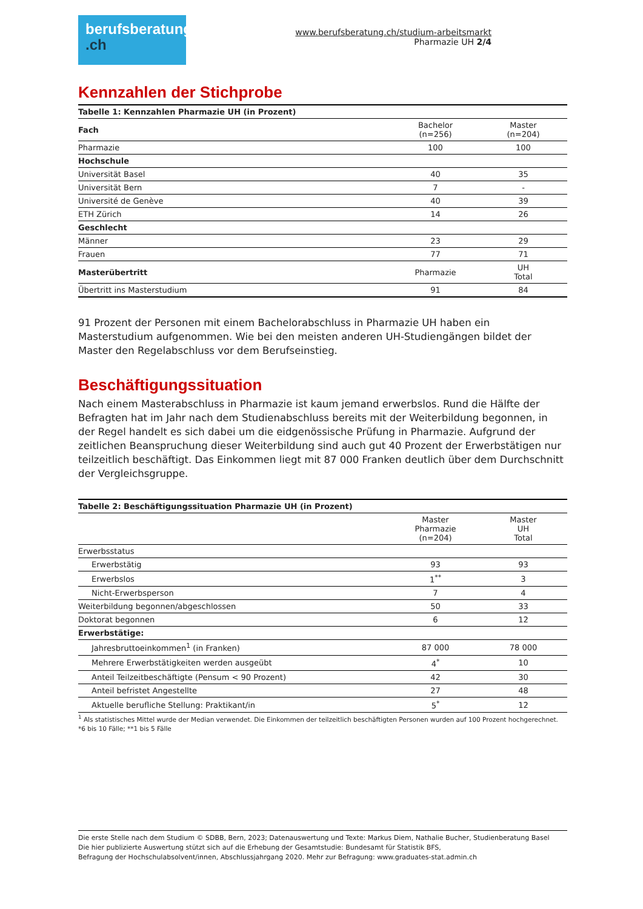berufsberatung
.ch
www.berufsberatung.ch/studium-arbeitsmarkt
Pharmazie UH 2/4
Kennzahlen der Stichprobe
| Tabelle 1: Kennzahlen Pharmazie UH (in Prozent) | | |
| --- | --- | --- |
| Fach | Bachelor (n=256) | Master (n=204) |
| Pharmazie | 100 | 100 |
| Hochschule | | |
| Universität Basel | 40 | 35 |
| Universität Bern | 7 | - |
| Université de Genève | 40 | 39 |
| ETH Zürich | 14 | 26 |
| Geschlecht | | |
| Männer | 23 | 29 |
| Frauen | 77 | 71 |
| Masterübertritt | Pharmazie | UH Total |
| Übertritt ins Masterstudium | 91 | 84 |
91 Prozent der Personen mit einem Bachelorabschluss in Pharmazie UH haben ein Masterstudium aufgenommen. Wie bei den meisten anderen UH-Studiengängen bildet der Master den Regelabschluss vor dem Berufseinstieg.
Beschäftigungssituation
Nach einem Masterabschluss in Pharmazie ist kaum jemand erwerbslos. Rund die Hälfte der Befragten hat im Jahr nach dem Studienabschluss bereits mit der Weiterbildung begonnen, in der Regel handelt es sich dabei um die eidgenössische Prüfung in Pharmazie. Aufgrund der zeitlichen Beanspruchung dieser Weiterbildung sind auch gut 40 Prozent der Erwerbstätigen nur teilzeitlich beschäftigt. Das Einkommen liegt mit 87 000 Franken deutlich über dem Durchschnitt der Vergleichsgruppe.
| Tabelle 2: Beschäftigungssituation Pharmazie UH (in Prozent) | | |
| --- | --- | --- |
| | Master Pharmazie (n=204) | Master UH Total |
| Erwerbsstatus | | |
| Erwerbstätig | 93 | 93 |
| Erwerbslos | 1<sup>**</sup> | 3 |
| Nicht-Erwerbsperson | 7 | 4 |
| Weiterbildung begonnen/abgeschlossen | 50 | 33 |
| Doktorat begonnen | 6 | 12 |
| Erwerbstätige: | | |
| Jahresbruttoeinkommen<sup>1</sup> (in Franken) | 87 000 | 78 000 |
| Mehrere Erwerbstätigkeiten werden ausgeübt | 4<sup>*</sup> | 10 |
| Anteil Teilzeitbeschäftigte (Pensum < 90 Prozent) | 42 | 30 |
| Anteil befristet Angestellte | 27 | 48 |
| Aktuelle berufliche Stellung: Praktikant/in | 5<sup>*</sup> | 12 |
<sup>1</sup> Als statistisches Mittel wurde der Median verwendet. Die Einkommen der teilzeitlich beschäftigten Personen wurden auf 100 Prozent hochgerechnet.
*6 bis 10 Fälle; **1 bis 5 Fälle
Die erste Stelle nach dem Studium © SDBB, Bern, 2023; Datenauswertung und Texte: Markus Diem, Nathalie Bucher, Studienberatung Basel
Die hier publizierte Auswertung stützt sich auf die Erhebung der Gesamtstudie: Bundesamt für Statistik BFS,
Befragung der Hochschulabsolvent/innen, Abschlussjahrgang 2020. Mehr zur Befragung: www.graduates-stat.admin.ch